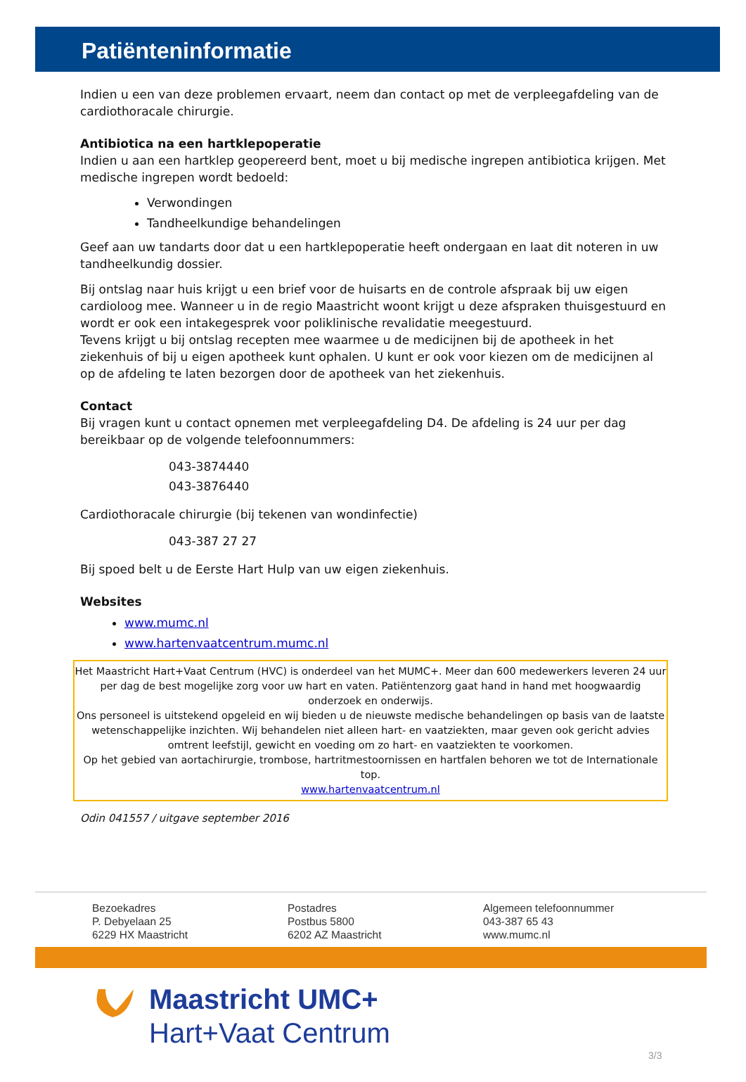Patiënteninformatie
Indien u een van deze problemen ervaart, neem dan contact op met de verpleegafdeling van de cardiothoracale chirurgie.
Antibiotica na een hartklepoperatie
Indien u aan een hartklep geopereerd bent, moet u bij medische ingrepen antibiotica krijgen. Met medische ingrepen wordt bedoeld:
Verwondingen
Tandheelkundige behandelingen
Geef aan uw tandarts door dat u een hartklepoperatie heeft ondergaan en laat dit noteren in uw tandheelkundig dossier.
Bij ontslag naar huis krijgt u een brief voor de huisarts en de controle afspraak bij uw eigen cardioloog mee. Wanneer u in de regio Maastricht woont krijgt u deze afspraken thuisgestuurd en wordt er ook een intakegesprek voor poliklinische revalidatie meegestuurd.
Tevens krijgt u bij ontslag recepten mee waarmee u de medicijnen bij de apotheek in het ziekenhuis of bij u eigen apotheek kunt ophalen. U kunt er ook voor kiezen om de medicijnen al op de afdeling te laten bezorgen door de apotheek van het ziekenhuis.
Contact
Bij vragen kunt u contact opnemen met verpleegafdeling D4. De afdeling is 24 uur per dag bereikbaar op de volgende telefoonnummers:
043-3874440
043-3876440
Cardiothoracale chirurgie (bij tekenen van wondinfectie)
043-387 27 27
Bij spoed belt u de Eerste Hart Hulp van uw eigen ziekenhuis.
Websites
www.mumc.nl
www.hartenvaatcentrum.mumc.nl
Het Maastricht Hart+Vaat Centrum (HVC) is onderdeel van het MUMC+. Meer dan 600 medewerkers leveren 24 uur per dag de best mogelijke zorg voor uw hart en vaten. Patiëntenzorg gaat hand in hand met hoogwaardig onderzoek en onderwijs.
Ons personeel is uitstekend opgeleid en wij bieden u de nieuwste medische behandelingen op basis van de laatste wetenschappelijke inzichten. Wij behandelen niet alleen hart- en vaatziekten, maar geven ook gericht advies omtrent leefstijl, gewicht en voeding om zo hart- en vaatziekten te voorkomen.
Op het gebied van aortachirurgie, trombose, hartritmestoornissen en hartfalen behoren we tot de Internationale top.
www.hartenvaatcentrum.nl
Odin 041557 / uitgave september 2016
Bezoekadres
P. Debyelaan 25
6229 HX Maastricht
Postadres
Postbus 5800
6202 AZ Maastricht
Algemeen telefoonnummer
043-387 65 43
www.mumc.nl
Maastricht UMC+
Hart+Vaat Centrum
3/3